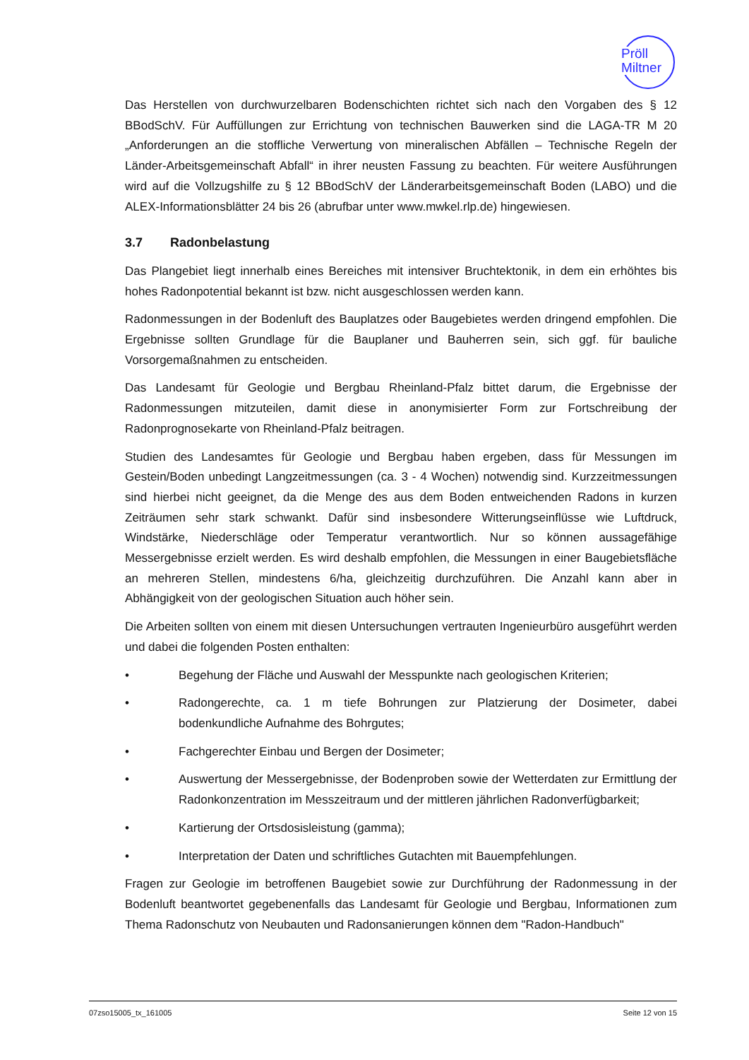Pröll
Miltner
Das Herstellen von durchwurzelbaren Bodenschichten richtet sich nach den Vorgaben des § 12 BBodSchV. Für Auffüllungen zur Errichtung von technischen Bauwerken sind die LAGA-TR M 20 „Anforderungen an die stoffliche Verwertung von mineralischen Abfällen – Technische Regeln der Länder-Arbeitsgemeinschaft Abfall“ in ihrer neusten Fassung zu beachten. Für weitere Ausführungen wird auf die Vollzugshilfe zu § 12 BBodSchV der Länderarbeitsgemeinschaft Boden (LABO) und die ALEX-Informationsblätter 24 bis 26 (abrufbar unter www.mwkel.rlp.de) hingewiesen.
3.7 Radonbelastung
Das Plangebiet liegt innerhalb eines Bereiches mit intensiver Bruchtektonik, in dem ein erhöhtes bis hohes Radonpotential bekannt ist bzw. nicht ausgeschlossen werden kann.
Radonmessungen in der Bodenluft des Bauplatzes oder Baugebietes werden dringend empfohlen. Die Ergebnisse sollten Grundlage für die Bauplaner und Bauherren sein, sich ggf. für bauliche Vorsorgemaßnahmen zu entscheiden.
Das Landesamt für Geologie und Bergbau Rheinland-Pfalz bittet darum, die Ergebnisse der Radonmessungen mitzuteilen, damit diese in anonymisierter Form zur Fortschreibung der Radonprognosekarte von Rheinland-Pfalz beitragen.
Studien des Landesamtes für Geologie und Bergbau haben ergeben, dass für Messungen im Gestein/Boden unbedingt Langzeitmessungen (ca. 3 - 4 Wochen) notwendig sind. Kurzzeitmessungen sind hierbei nicht geeignet, da die Menge des aus dem Boden entweichenden Radons in kurzen Zeiträumen sehr stark schwankt. Dafür sind insbesondere Witterungseinflüsse wie Luftdruck, Windstärke, Niederschläge oder Temperatur verantwortlich. Nur so können aussagefähige Messergebnisse erzielt werden. Es wird deshalb empfohlen, die Messungen in einer Baugebietsfläche an mehreren Stellen, mindestens 6/ha, gleichzeitig durchzuführen. Die Anzahl kann aber in Abhängigkeit von der geologischen Situation auch höher sein.
Die Arbeiten sollten von einem mit diesen Untersuchungen vertrauten Ingenieurbüro ausgeführt werden und dabei die folgenden Posten enthalten:
• Begehung der Fläche und Auswahl der Messpunkte nach geologischen Kriterien;
• Radongerechte, ca. 1 m tiefe Bohrungen zur Platzierung der Dosimeter, dabei bodenkundliche Aufnahme des Bohrgutes;
• Fachgerechter Einbau und Bergen der Dosimeter;
• Auswertung der Messergebnisse, der Bodenproben sowie der Wetterdaten zur Ermittlung der Radonkonzentration im Messzeitraum und der mittleren jährlichen Radonverfügbarkeit;
• Kartierung der Ortsdosisleistung (gamma);
• Interpretation der Daten und schriftliches Gutachten mit Bauempfehlungen.
Fragen zur Geologie im betroffenen Baugebiet sowie zur Durchführung der Radonmessung in der Bodenluft beantwortet gegebenenfalls das Landesamt für Geologie und Bergbau, Informationen zum Thema Radonschutz von Neubauten und Radonsanierungen können dem "Radon-Handbuch"
07zso15005_tx_161005 Seite 12 von 15